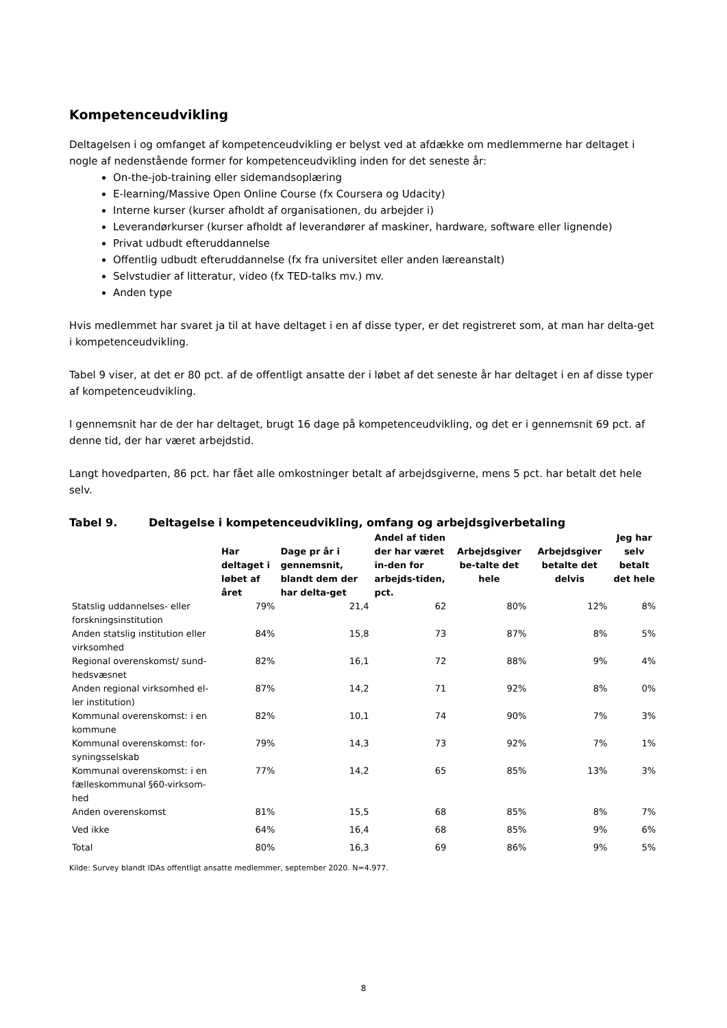Kompetenceudvikling
Deltagelsen i og omfanget af kompetenceudvikling er belyst ved at afdække om medlemmerne har deltaget i nogle af nedenstående former for kompetenceudvikling inden for det seneste år:
On-the-job-training eller sidemandsoplæring
E-learning/Massive Open Online Course (fx Coursera og Udacity)
Interne kurser (kurser afholdt af organisationen, du arbejder i)
Leverandørkurser (kurser afholdt af leverandører af maskiner, hardware, software eller lignende)
Privat udbudt efteruddannelse
Offentlig udbudt efteruddannelse (fx fra universitet eller anden læreanstalt)
Selvstudier af litteratur, video (fx TED-talks mv.) mv.
Anden type
Hvis medlemmet har svaret ja til at have deltaget i en af disse typer, er det registreret som, at man har delta-get i kompetenceudvikling.
Tabel 9 viser, at det er 80 pct. af de offentligt ansatte der i løbet af det seneste år har deltaget i en af disse typer af kompetenceudvikling.
I gennemsnit har de der har deltaget, brugt 16 dage på kompetenceudvikling, og det er i gennemsnit 69 pct. af denne tid, der har været arbejdstid.
Langt hovedparten, 86 pct. har fået alle omkostninger betalt af arbejdsgiverne, mens 5 pct. har betalt det hele selv.
Tabel 9. Deltagelse i kompetenceudvikling, omfang og arbejdsgiverbetaling
| | Har deltaget i løbet af året | Dage pr år i gennemsnit, blandt dem der har delta-get | Andel af tiden der har været in-den for arbejds-tiden, pct. | Arbejdsgiver be-talte det hele | Arbejdsgiver betalte det delvis | Jeg har selv betalt det hele |
| --- | --- | --- | --- | --- | --- | --- |
| Statslig uddannelses- eller forskningsinstitution | 79% | 21,4 | 62 | 80% | 12% | 8% |
| Anden statslig institution eller virksomhed | 84% | 15,8 | 73 | 87% | 8% | 5% |
| Regional overenskomst/ sund-hedsvæsnet | 82% | 16,1 | 72 | 88% | 9% | 4% |
| Anden regional virksomhed el-ler institution) | 87% | 14,2 | 71 | 92% | 8% | 0% |
| Kommunal overenskomst: i en kommune | 82% | 10,1 | 74 | 90% | 7% | 3% |
| Kommunal overenskomst: for-syningsselskab | 79% | 14,3 | 73 | 92% | 7% | 1% |
| Kommunal overenskomst: i en fælleskommunal §60-virksom-hed | 77% | 14,2 | 65 | 85% | 13% | 3% |
| Anden overenskomst | 81% | 15,5 | 68 | 85% | 8% | 7% |
| Ved ikke | 64% | 16,4 | 68 | 85% | 9% | 6% |
| Total | 80% | 16,3 | 69 | 86% | 9% | 5% |
Kilde: Survey blandt IDAs offentligt ansatte medlemmer, september 2020. N=4.977.
8